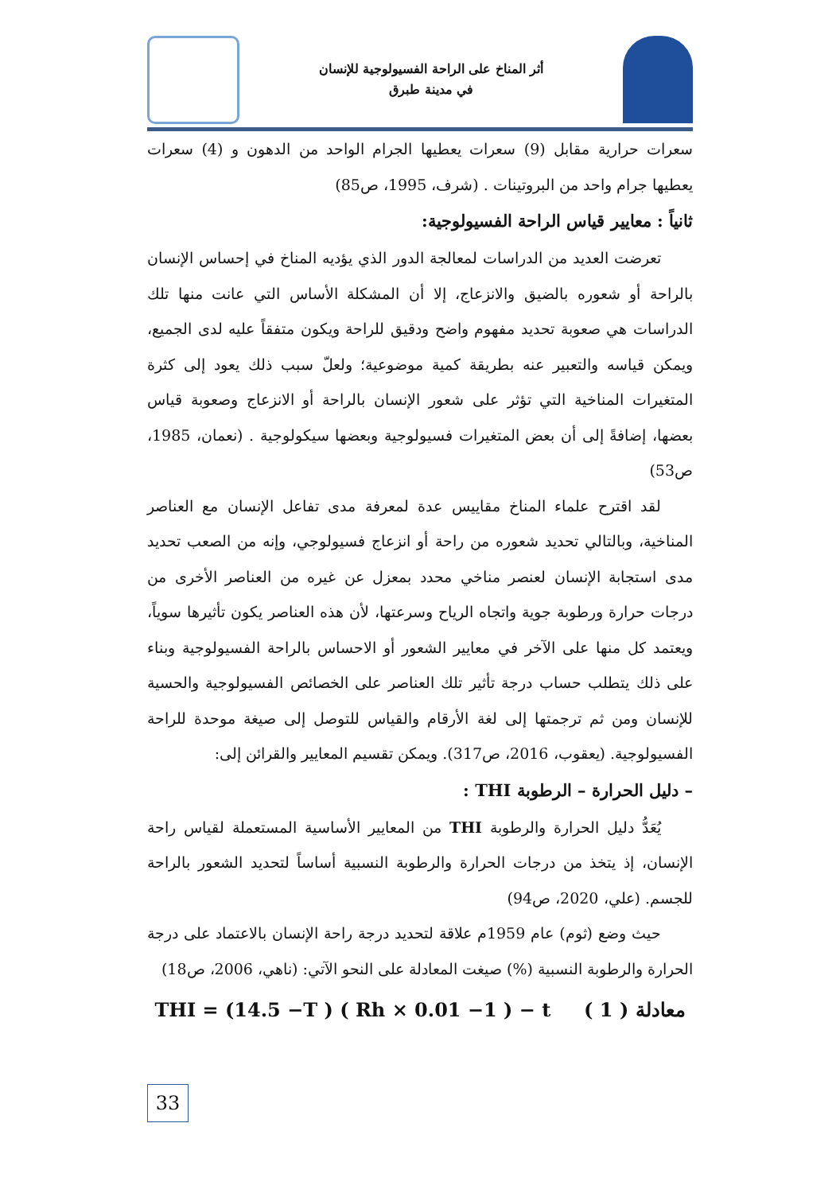أثر المناخ على الراحة الفسيولوجية للإنسان
في مدينة طبرق
سعرات حرارية مقابل (9) سعرات يعطيها الجرام الواحد من الدهون و (4) سعرات يعطيها جرام واحد من البروتينات . (شرف، 1995، ص85)
ثانياً : معايير قياس الراحة الفسيولوجية:
تعرضت العديد من الدراسات لمعالجة الدور الذي يؤديه المناخ في إحساس الإنسان بالراحة أو شعوره بالضيق والانزعاج، إلا أن المشكلة الأساس التي عانت منها تلك الدراسات هي صعوبة تحديد مفهوم واضح ودقيق للراحة ويكون متفقاً عليه لدى الجميع، ويمكن قياسه والتعبير عنه بطريقة كمية موضوعية؛ ولعلّ سبب ذلك يعود إلى كثرة المتغيرات المناخية التي تؤثر على شعور الإنسان بالراحة أو الانزعاج وصعوبة قياس بعضها، إضافةً إلى أن بعض المتغيرات فسيولوجية وبعضها سيكولوجية . (نعمان، 1985، ص53)
لقد اقترح علماء المناخ مقاييس عدة لمعرفة مدى تفاعل الإنسان مع العناصر المناخية، وبالتالي تحديد شعوره من راحة أو انزعاج فسيولوجي، وإنه من الصعب تحديد مدى استجابة الإنسان لعنصر مناخي محدد بمعزل عن غيره من العناصر الأخرى من درجات حرارة ورطوبة جوية واتجاه الرياح وسرعتها، لأن هذه العناصر يكون تأثيرها سوياً، ويعتمد كل منها على الآخر في معايير الشعور أو الاحساس بالراحة الفسيولوجية وبناء على ذلك يتطلب حساب درجة تأثير تلك العناصر على الخصائص الفسيولوجية والحسية للإنسان ومن ثم ترجمتها إلى لغة الأرقام والقياس للتوصل إلى صيغة موحدة للراحة الفسيولوجية. (يعقوب، 2016، ص317). ويمكن تقسيم المعايير والقرائن إلى:
– دليل الحرارة – الرطوبة THI :
يُعَدُّ دليل الحرارة والرطوبة THI من المعايير الأساسية المستعملة لقياس راحة الإنسان، إذ يتخذ من درجات الحرارة والرطوبة النسبية أساساً لتحديد الشعور بالراحة للجسم. (علي، 2020، ص94)
حيث وضع (ثوم) عام 1959م علاقة لتحديد درجة راحة الإنسان بالاعتماد على درجة الحرارة والرطوبة النسبية (%) صيغت المعادلة على النحو الآتي: (ناهي، 2006، ص18)
THI = (14.5 −T ) ( Rh × 0.01 −1 ) − t معادلة ( 1 )
33